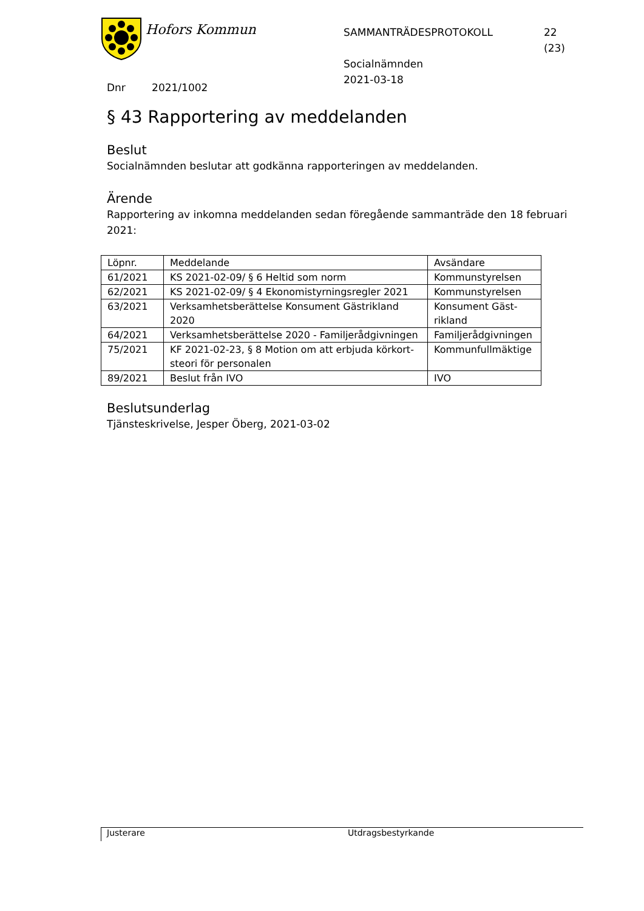Hofors Kommun
SAMMANTRÄDESPROTOKOLL
Socialnämnden
2021-03-18
22 (23)
Dnr 2021/1002
§ 43 Rapportering av meddelanden
Beslut
Socialnämnden beslutar att godkänna rapporteringen av meddelanden.
Ärende
Rapportering av inkomna meddelanden sedan föregående sammanträde den 18 februari 2021:
| Löpnr. | Meddelande | Avsändare |
| 61/2021 | KS 2021-02-09/ § 6 Heltid som norm | Kommunstyrelsen |
| 62/2021 | KS 2021-02-09/ § 4 Ekonomistyrningsregler 2021 | Kommunstyrelsen |
| 63/2021 | Verksamhetsberättelse Konsument Gästrikland 2020 | Konsument Gäst-rikland |
| 64/2021 | Verksamhetsberättelse 2020 - Familjerådgivningen | Familjerådgivningen |
| 75/2021 | KF 2021-02-23, § 8 Motion om att erbjuda körkort-steori för personalen | Kommunfullmäktige |
| 89/2021 | Beslut från IVO | IVO |
Beslutsunderlag
Tjänsteskrivelse, Jesper Öberg, 2021-03-02
Justerare Utdragsbestyrkande